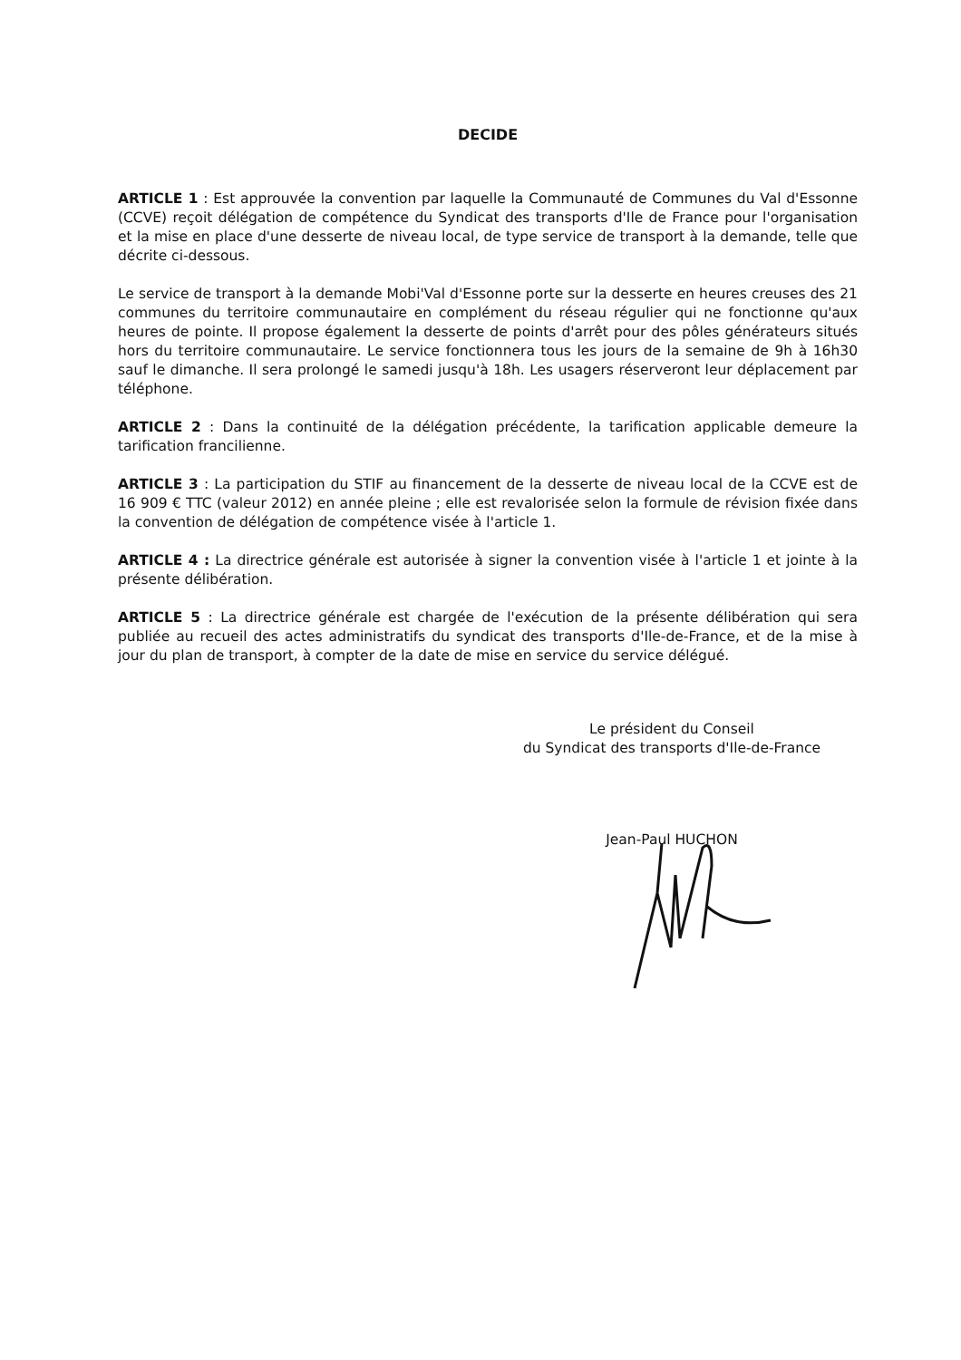DECIDE
ARTICLE 1 : Est approuvée la convention par laquelle la Communauté de Communes du Val d'Essonne (CCVE) reçoit délégation de compétence du Syndicat des transports d'Ile de France pour l'organisation et la mise en place d'une desserte de niveau local, de type service de transport à la demande, telle que décrite ci-dessous.
Le service de transport à la demande Mobi'Val d'Essonne porte sur la desserte en heures creuses des 21 communes du territoire communautaire en complément du réseau régulier qui ne fonctionne qu'aux heures de pointe. Il propose également la desserte de points d'arrêt pour des pôles générateurs situés hors du territoire communautaire. Le service fonctionnera tous les jours de la semaine de 9h à 16h30 sauf le dimanche. Il sera prolongé le samedi jusqu'à 18h. Les usagers réserveront leur déplacement par téléphone.
ARTICLE 2 : Dans la continuité de la délégation précédente, la tarification applicable demeure la tarification francilienne.
ARTICLE 3 : La participation du STIF au financement de la desserte de niveau local de la CCVE est de 16 909 € TTC (valeur 2012) en année pleine ; elle est revalorisée selon la formule de révision fixée dans la convention de délégation de compétence visée à l'article 1.
ARTICLE 4 : La directrice générale est autorisée à signer la convention visée à l'article 1 et jointe à la présente délibération.
ARTICLE 5 : La directrice générale est chargée de l'exécution de la présente délibération qui sera publiée au recueil des actes administratifs du syndicat des transports d'Ile-de-France, et de la mise à jour du plan de transport, à compter de la date de mise en service du service délégué.
Le président du Conseil
du Syndicat des transports d'Ile-de-France
Jean-Paul HUCHON